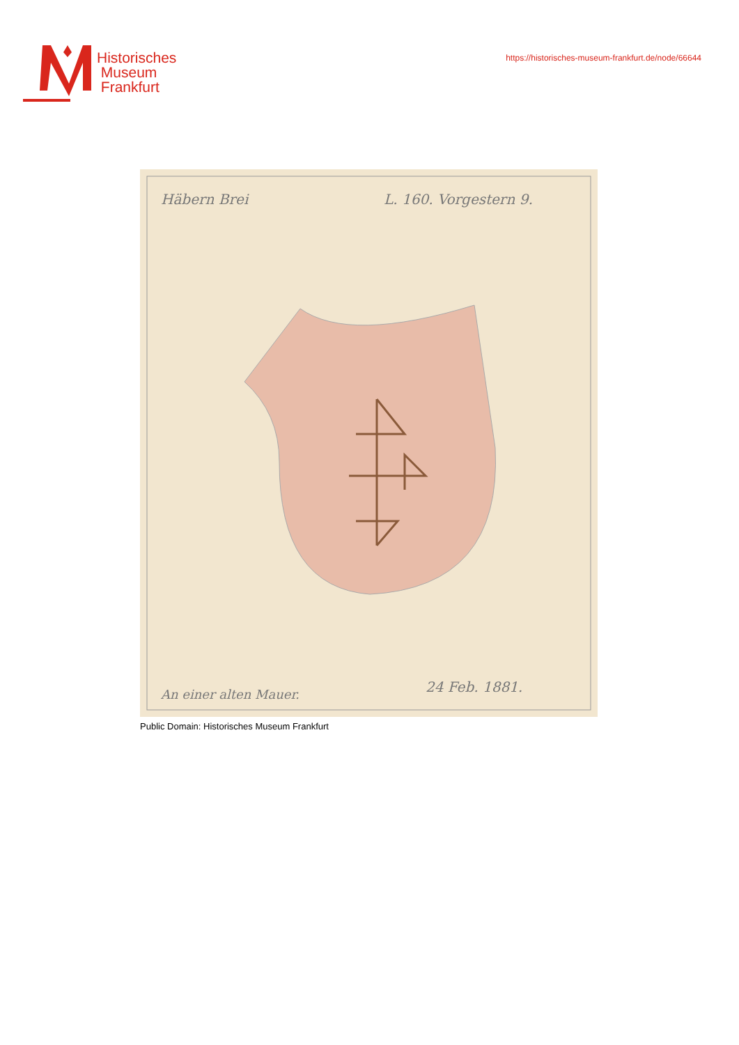Historisches
Museum
Frankfurt
https://historisches-museum-frankfurt.de/node/66644
Häbern Brei
L. 160. Vorgestern 9.
An einer alten Mauer.
24 Feb. 1881.
Public Domain: Historisches Museum Frankfurt